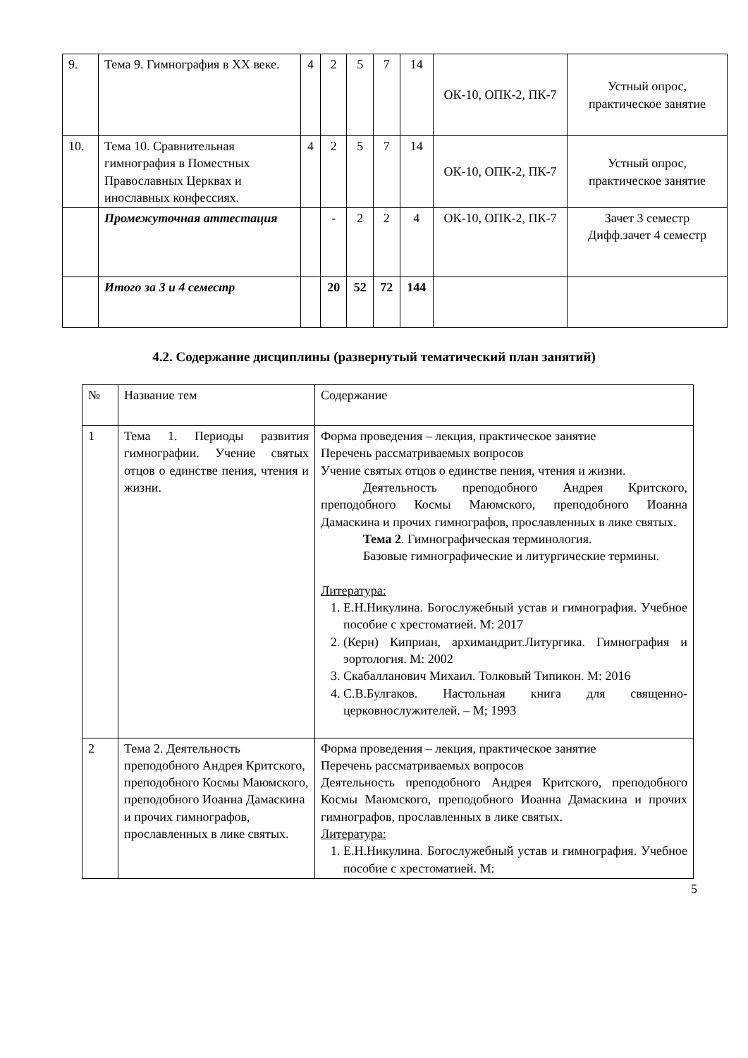| 9. | Тема 9. Гимнография в XX веке. | 4 | 2 | 5 | 7 | 14 | ОК-10, ОПК-2, ПК-7 | Устный опрос, практическое занятие |
| 10. | Тема 10. Сравнительная гимнография в Поместных Православных Церквах и инославных конфессиях. | 4 | 2 | 5 | 7 | 14 | ОК-10, ОПК-2, ПК-7 | Устный опрос, практическое занятие |
| | Промежуточная аттестация | | - | 2 | 2 | 4 | ОК-10, ОПК-2, ПК-7 | Зачет 3 семестр Дифф.зачет 4 семестр |
| | Итого за 3 и 4 семестр | | 20 | 52 | 72 | 144 | | |
4.2. Содержание дисциплины (развернутый тематический план занятий)
| № | Название тем | Содержание |
| 1 | Тема 1. Периоды развития гимнографии. Учение святых отцов о единстве пения, чтения и жизни. | Форма проведения – лекция, практическое занятие Перечень рассматриваемых вопросов Учение святых отцов о единстве пения, чтения и жизни. Деятельность преподобного Андрея Критского, преподобного Космы Маюмского, преподобного Иоанна Дамаскина и прочих гимнографов, прославленных в лике святых. Тема 2 . Гимнографическая терминология. Базовые гимнографические и литургические термины. Литература: 1. Е.Н.Никулина. Богослужебный устав и гимнография. Учебное пособие с хрестоматией. М: 2017 2. (Керн) Киприан, архимандрит.Литургика. Гимнография и эортология. М: 2002 3. Скабалланович Михаил. Толковый Типикон. М: 2016 4. С.В.Булгаков. Настольная книга для священно-церковнослужителей. – М; 1993 |
| 2 | Тема 2. Деятельность преподобного Андрея Критского, преподобного Космы Маюмского, преподобного Иоанна Дамаскина и прочих гимнографов, прославленных в лике святых. | Форма проведения – лекция, практическое занятие Перечень рассматриваемых вопросов Деятельность преподобного Андрея Критского, преподобного Космы Маюмского, преподобного Иоанна Дамаскина и прочих гимнографов, прославленных в лике святых. Литература: 1. Е.Н.Никулина. Богослужебный устав и гимнография. Учебное пособие с хрестоматией. М: |
5